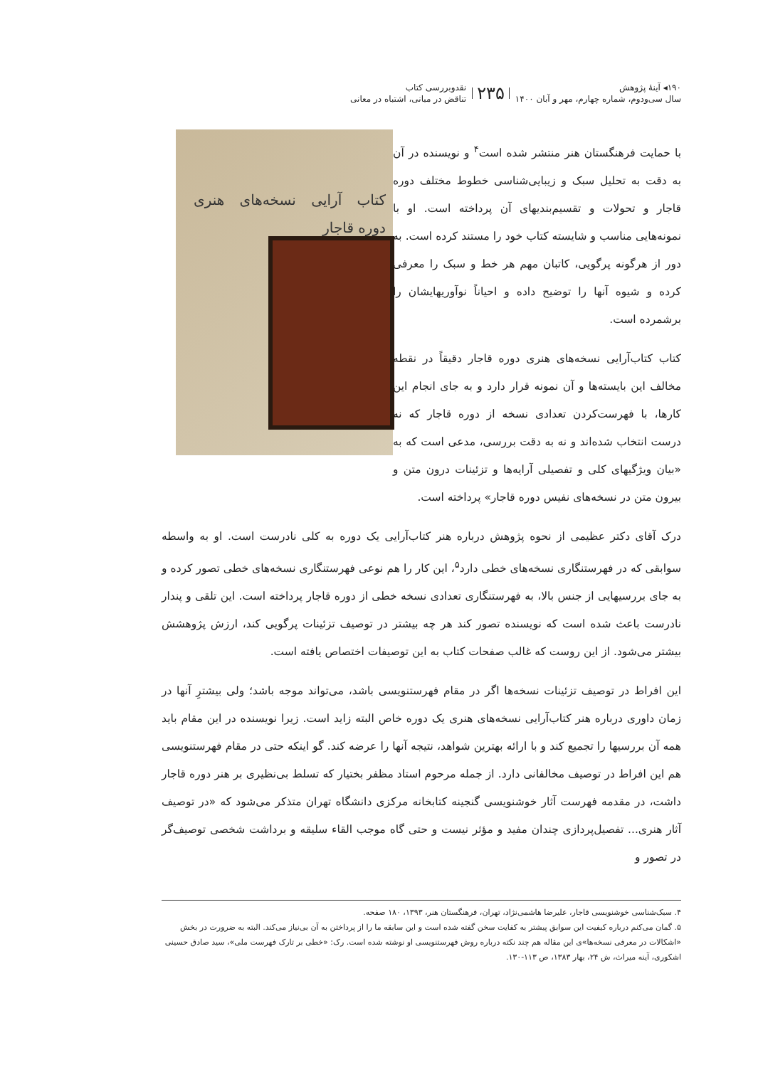۱۹۰◂ آینهٔ پژوهش
سال سی‌ودوم، شماره چهارم، مهر و آبان ۱۴۰۰
۲۳۵
نقدوبررسی کتاب
تناقض در مبانی، اشتباه در معانی
کتاب آرایی نسخه‌های هنری دوره قاجار
با حمایت فرهنگستان هنر منتشر شده است<sup>۴</sup> و نویسنده در آن به دقت به تحلیل سبک و زیبایی‌شناسی خطوط مختلف دوره قاجار و تحولات و تقسیم‌بندیهای آن پرداخته است. او با نمونه‌هایی مناسب و شایسته کتاب خود را مستند کرده است. به دور از هرگونه پرگویی، کاتبان مهم هر خط و سبک را معرفی کرده و شیوه آنها را توضیح داده و احیاناً نوآوریهایشان را برشمرده است.
کتاب کتاب‌آرایی نسخه‌های هنری دوره قاجار دقیقاً در نقطه مخالف این بایسته‌ها و آن نمونه قرار دارد و به جای انجام این کارها، با فهرست‌کردن تعدادی نسخه از دوره قاجار که نه درست انتخاب شده‌اند و نه به دقت بررسی، مدعی است که به «بیان ویژگیهای کلی و تفصیلی آرایه‌ها و تزئینات درون متن و بیرون متن در نسخه‌های نفیس دوره قاجار» پرداخته است.
درک آقای دکتر عظیمی از نحوه پژوهش درباره هنر کتاب‌آرایی یک دوره به کلی نادرست است. او به واسطه سوابقی که در فهرستنگاری نسخه‌های خطی دارد<sup>۵</sup>، این کار را هم نوعی فهرستنگاری نسخه‌های خطی تصور کرده و به جای بررسیهایی از جنس بالا، به فهرستنگاری تعدادی نسخه خطی از دوره قاجار پرداخته است. این تلقی و پندار نادرست باعث شده است که نویسنده تصور کند هر چه بیشتر در توصیف تزئینات پرگویی کند، ارزش پژوهشش بیشتر می‌شود. از این روست که غالب صفحات کتاب به این توصیفات اختصاص یافته است.
این افراط در توصیف تزئینات نسخه‌ها اگر در مقام فهرستنویسی باشد، می‌تواند موجه باشد؛ ولی بیشترِ آنها در زمان داوری درباره هنر کتاب‌آرایی نسخه‌های هنری یک دوره خاص البته زاید است. زیرا نویسنده در این مقام باید همه آن بررسیها را تجمیع کند و با ارائه بهترین شواهد، نتیجه آنها را عرضه کند. گو اینکه حتی در مقام فهرستنویسی هم این افراط در توصیف مخالفانی دارد. از جمله مرحوم استاد مظفر بختیار که تسلط بی‌نظیری بر هنر دوره قاجار داشت، در مقدمه فهرست آثار خوشنویسی گنجینه کتابخانه مرکزی دانشگاه تهران متذکر می‌شود که «در توصیف آثار هنری... تفصیل‌پردازی چندان مفید و مؤثر نیست و حتی گاه موجب القاء سلیقه و برداشت شخصی توصیف‌گر در تصور و
۴. سبک‌شناسی خوشنویسی قاجار، علیرضا هاشمی‌نژاد، تهران، فرهنگستان هنر، ۱۳۹۳، ۱۸۰ صفحه.
۵. گمان می‌کنم درباره کیفیت این سوابق پیشتر به کفایت سخن گفته شده است و این سابقه ما را از پرداختن به آن بی‌نیاز می‌کند. البته به ضرورت در بخش «اشکالات در معرفی نسخه‌ها»ی این مقاله هم چند نکته درباره روش فهرستنویسی او نوشته شده است. رک: «خطی بر تارک فهرست ملی»، سید صادق حسینی اشکوری، آینه میراث، ش ۲۴، بهار ۱۳۸۳، ص ۱۱۳-۱۳۰.